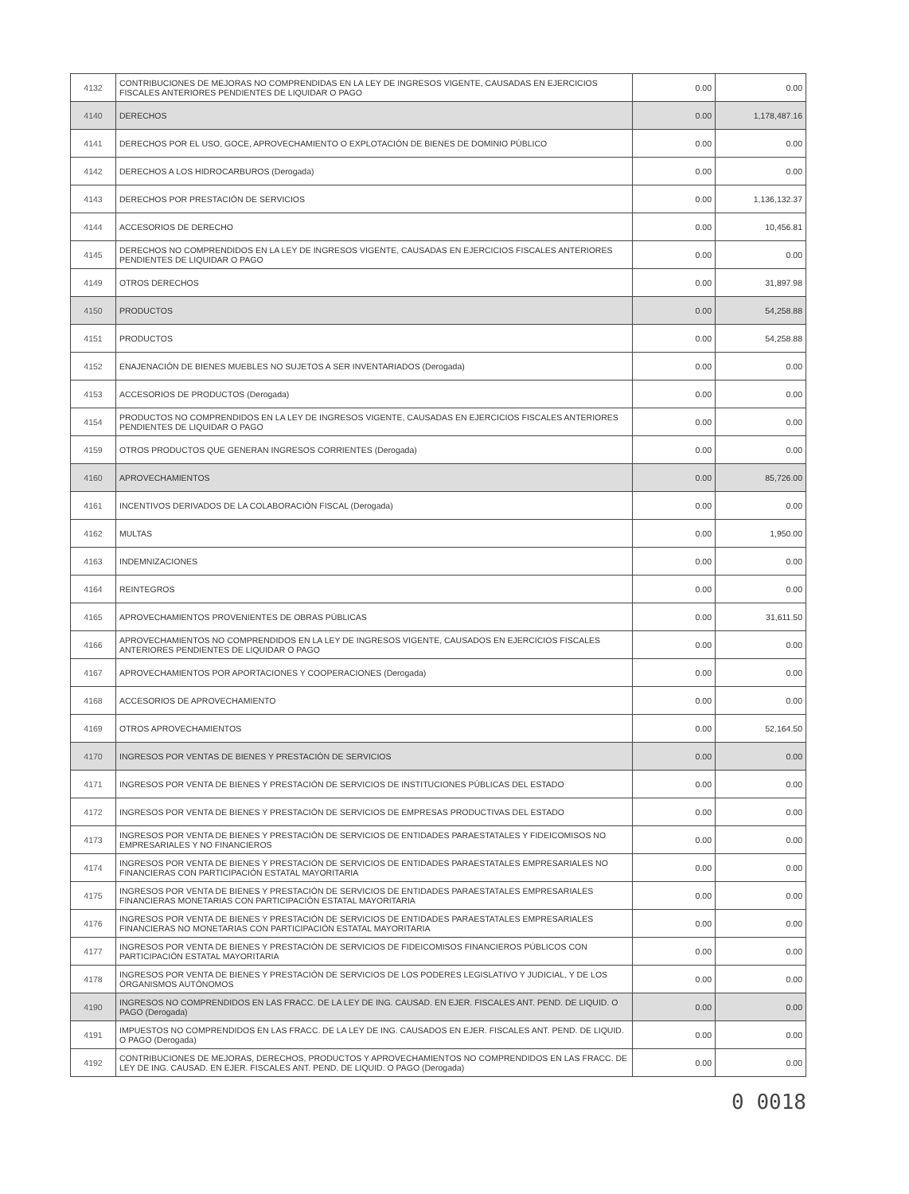| 4132 | CONTRIBUCIONES DE MEJORAS NO COMPRENDIDAS EN LA LEY DE INGRESOS VIGENTE, CAUSADAS EN EJERCICIOS FISCALES ANTERIORES PENDIENTES DE LIQUIDAR O PAGO | 0.00 | 0.00 |
| 4140 | DERECHOS | 0.00 | 1,178,487.16 |
| 4141 | DERECHOS POR EL USO, GOCE, APROVECHAMIENTO O EXPLOTACIÓN DE BIENES DE DOMINIO PÚBLICO | 0.00 | 0.00 |
| 4142 | DERECHOS A LOS HIDROCARBUROS (Derogada) | 0.00 | 0.00 |
| 4143 | DERECHOS POR PRESTACIÓN DE SERVICIOS | 0.00 | 1,136,132.37 |
| 4144 | ACCESORIOS DE DERECHO | 0.00 | 10,456.81 |
| 4145 | DERECHOS NO COMPRENDIDOS EN LA LEY DE INGRESOS VIGENTE, CAUSADAS EN EJERCICIOS FISCALES ANTERIORES PENDIENTES DE LIQUIDAR O PAGO | 0.00 | 0.00 |
| 4149 | OTROS DERECHOS | 0.00 | 31,897.98 |
| 4150 | PRODUCTOS | 0.00 | 54,258.88 |
| 4151 | PRODUCTOS | 0.00 | 54,258.88 |
| 4152 | ENAJENACIÓN DE BIENES MUEBLES NO SUJETOS A SER INVENTARIADOS (Derogada) | 0.00 | 0.00 |
| 4153 | ACCESORIOS DE PRODUCTOS (Derogada) | 0.00 | 0.00 |
| 4154 | PRODUCTOS NO COMPRENDIDOS EN LA LEY DE INGRESOS VIGENTE, CAUSADAS EN EJERCICIOS FISCALES ANTERIORES PENDIENTES DE LIQUIDAR O PAGO | 0.00 | 0.00 |
| 4159 | OTROS PRODUCTOS QUE GENERAN INGRESOS CORRIENTES (Derogada) | 0.00 | 0.00 |
| 4160 | APROVECHAMIENTOS | 0.00 | 85,726.00 |
| 4161 | INCENTIVOS DERIVADOS DE LA COLABORACIÓN FISCAL (Derogada) | 0.00 | 0.00 |
| 4162 | MULTAS | 0.00 | 1,950.00 |
| 4163 | INDEMNIZACIONES | 0.00 | 0.00 |
| 4164 | REINTEGROS | 0.00 | 0.00 |
| 4165 | APROVECHAMIENTOS PROVENIENTES DE OBRAS PÚBLICAS | 0.00 | 31,611.50 |
| 4166 | APROVECHAMIENTOS NO COMPRENDIDOS EN LA LEY DE INGRESOS VIGENTE, CAUSADOS EN EJERCICIOS FISCALES ANTERIORES PENDIENTES DE LIQUIDAR O PAGO | 0.00 | 0.00 |
| 4167 | APROVECHAMIENTOS POR APORTACIONES Y COOPERACIONES (Derogada) | 0.00 | 0.00 |
| 4168 | ACCESORIOS DE APROVECHAMIENTO | 0.00 | 0.00 |
| 4169 | OTROS APROVECHAMIENTOS | 0.00 | 52,164.50 |
| 4170 | INGRESOS POR VENTAS DE BIENES Y PRESTACIÓN DE SERVICIOS | 0.00 | 0.00 |
| 4171 | INGRESOS POR VENTA DE BIENES Y PRESTACIÓN DE SERVICIOS DE INSTITUCIONES PÚBLICAS DEL ESTADO | 0.00 | 0.00 |
| 4172 | INGRESOS POR VENTA DE BIENES Y PRESTACIÓN DE SERVICIOS DE EMPRESAS PRODUCTIVAS DEL ESTADO | 0.00 | 0.00 |
| 4173 | INGRESOS POR VENTA DE BIENES Y PRESTACIÓN DE SERVICIOS DE ENTIDADES PARAESTATALES Y FIDEICOMISOS NO EMPRESARIALES Y NO FINANCIEROS | 0.00 | 0.00 |
| 4174 | INGRESOS POR VENTA DE BIENES Y PRESTACIÓN DE SERVICIOS DE ENTIDADES PARAESTATALES EMPRESARIALES NO FINANCIERAS CON PARTICIPACIÓN ESTATAL MAYORITARIA | 0.00 | 0.00 |
| 4175 | INGRESOS POR VENTA DE BIENES Y PRESTACIÓN DE SERVICIOS DE ENTIDADES PARAESTATALES EMPRESARIALES FINANCIERAS MONETARIAS CON PARTICIPACIÓN ESTATAL MAYORITARIA | 0.00 | 0.00 |
| 4176 | INGRESOS POR VENTA DE BIENES Y PRESTACIÓN DE SERVICIOS DE ENTIDADES PARAESTATALES EMPRESARIALES FINANCIERAS NO MONETARIAS CON PARTICIPACIÓN ESTATAL MAYORITARIA | 0.00 | 0.00 |
| 4177 | INGRESOS POR VENTA DE BIENES Y PRESTACIÓN DE SERVICIOS DE FIDEICOMISOS FINANCIEROS PÚBLICOS CON PARTICIPACIÓN ESTATAL MAYORITARIA | 0.00 | 0.00 |
| 4178 | INGRESOS POR VENTA DE BIENES Y PRESTACIÓN DE SERVICIOS DE LOS PODERES LEGISLATIVO Y JUDICIAL, Y DE LOS ÓRGANISMOS AUTÓNOMOS | 0.00 | 0.00 |
| 4190 | INGRESOS NO COMPRENDIDOS EN LAS FRACC. DE LA LEY DE ING. CAUSAD. EN EJER. FISCALES ANT. PEND. DE LIQUID. O PAGO (Derogada) | 0.00 | 0.00 |
| 4191 | IMPUESTOS NO COMPRENDIDOS EN LAS FRACC. DE LA LEY DE ING. CAUSADOS EN EJER. FISCALES ANT. PEND. DE LIQUID. O PAGO (Derogada) | 0.00 | 0.00 |
| 4192 | CONTRIBUCIONES DE MEJORAS, DERECHOS, PRODUCTOS Y APROVECHAMIENTOS NO COMPRENDIDOS EN LAS FRACC. DE LEY DE ING. CAUSAD. EN EJER. FISCALES ANT. PEND. DE LIQUID. O PAGO (Derogada) | 0.00 | 0.00 |
0 0018